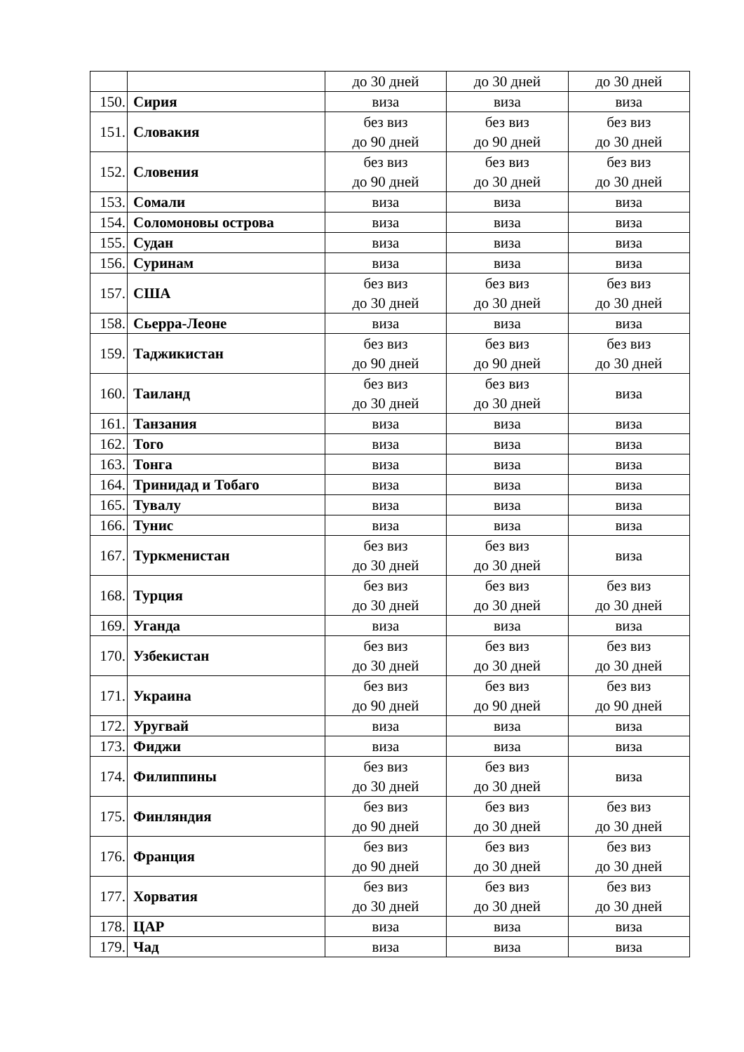| | | до 30 дней | до 30 дней | до 30 дней |
| 150. | Сирия | виза | виза | виза |
| 151. | Словакия | без виз до 90 дней | без виз до 90 дней | без виз до 30 дней |
| 152. | Словения | без виз до 90 дней | без виз до 30 дней | без виз до 30 дней |
| 153. | Сомали | виза | виза | виза |
| 154. | Соломоновы острова | виза | виза | виза |
| 155. | Судан | виза | виза | виза |
| 156. | Суринам | виза | виза | виза |
| 157. | США | без виз до 30 дней | без виз до 30 дней | без виз до 30 дней |
| 158. | Сьерра-Леоне | виза | виза | виза |
| 159. | Таджикистан | без виз до 90 дней | без виз до 90 дней | без виз до 30 дней |
| 160. | Таиланд | без виз до 30 дней | без виз до 30 дней | виза |
| 161. | Танзания | виза | виза | виза |
| 162. | Того | виза | виза | виза |
| 163. | Тонга | виза | виза | виза |
| 164. | Тринидад и Тобаго | виза | виза | виза |
| 165. | Тувалу | виза | виза | виза |
| 166. | Тунис | виза | виза | виза |
| 167. | Туркменистан | без виз до 30 дней | без виз до 30 дней | виза |
| 168. | Турция | без виз до 30 дней | без виз до 30 дней | без виз до 30 дней |
| 169. | Уганда | виза | виза | виза |
| 170. | Узбекистан | без виз до 30 дней | без виз до 30 дней | без виз до 30 дней |
| 171. | Украина | без виз до 90 дней | без виз до 90 дней | без виз до 90 дней |
| 172. | Уругвай | виза | виза | виза |
| 173. | Фиджи | виза | виза | виза |
| 174. | Филиппины | без виз до 30 дней | без виз до 30 дней | виза |
| 175. | Финляндия | без виз до 90 дней | без виз до 30 дней | без виз до 30 дней |
| 176. | Франция | без виз до 90 дней | без виз до 30 дней | без виз до 30 дней |
| 177. | Хорватия | без виз до 30 дней | без виз до 30 дней | без виз до 30 дней |
| 178. | ЦАР | виза | виза | виза |
| 179. | Чад | виза | виза | виза |